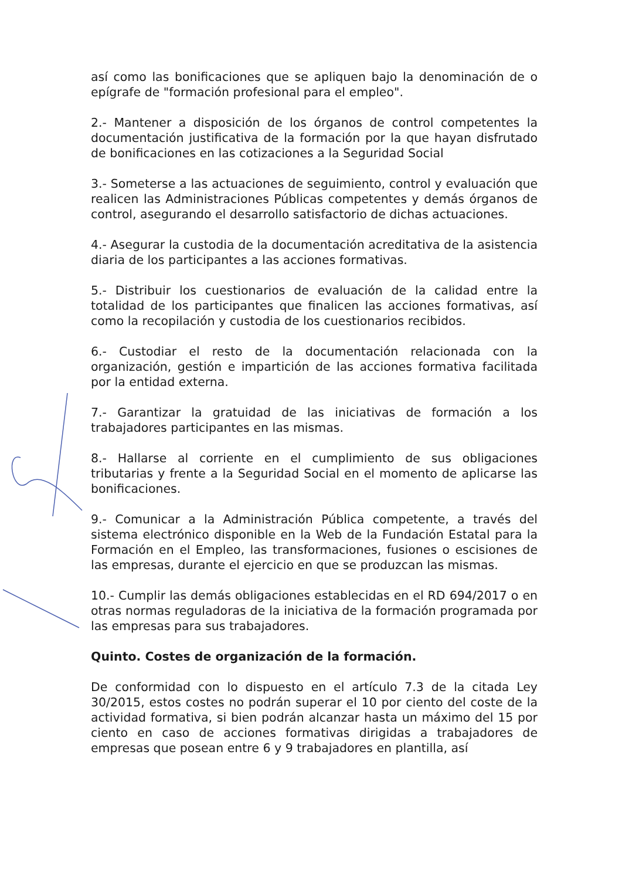así como las bonificaciones que se apliquen bajo la denominación de o epígrafe de "formación profesional para el empleo".
2.- Mantener a disposición de los órganos de control competentes la documentación justificativa de la formación por la que hayan disfrutado de bonificaciones en las cotizaciones a la Seguridad Social
3.- Someterse a las actuaciones de seguimiento, control y evaluación que realicen las Administraciones Públicas competentes y demás órganos de control, asegurando el desarrollo satisfactorio de dichas actuaciones.
4.- Asegurar la custodia de la documentación acreditativa de la asistencia diaria de los participantes a las acciones formativas.
5.- Distribuir los cuestionarios de evaluación de la calidad entre la totalidad de los participantes que finalicen las acciones formativas, así como la recopilación y custodia de los cuestionarios recibidos.
6.- Custodiar el resto de la documentación relacionada con la organización, gestión e impartición de las acciones formativa facilitada por la entidad externa.
7.- Garantizar la gratuidad de las iniciativas de formación a los trabajadores participantes en las mismas.
8.- Hallarse al corriente en el cumplimiento de sus obligaciones tributarias y frente a la Seguridad Social en el momento de aplicarse las bonificaciones.
9.- Comunicar a la Administración Pública competente, a través del sistema electrónico disponible en la Web de la Fundación Estatal para la Formación en el Empleo, las transformaciones, fusiones o escisiones de las empresas, durante el ejercicio en que se produzcan las mismas.
10.- Cumplir las demás obligaciones establecidas en el RD 694/2017 o en otras normas reguladoras de la iniciativa de la formación programada por las empresas para sus trabajadores.
Quinto. Costes de organización de la formación.
De conformidad con lo dispuesto en el artículo 7.3 de la citada Ley 30/2015, estos costes no podrán superar el 10 por ciento del coste de la actividad formativa, si bien podrán alcanzar hasta un máximo del 15 por ciento en caso de acciones formativas dirigidas a trabajadores de empresas que posean entre 6 y 9 trabajadores en plantilla, así